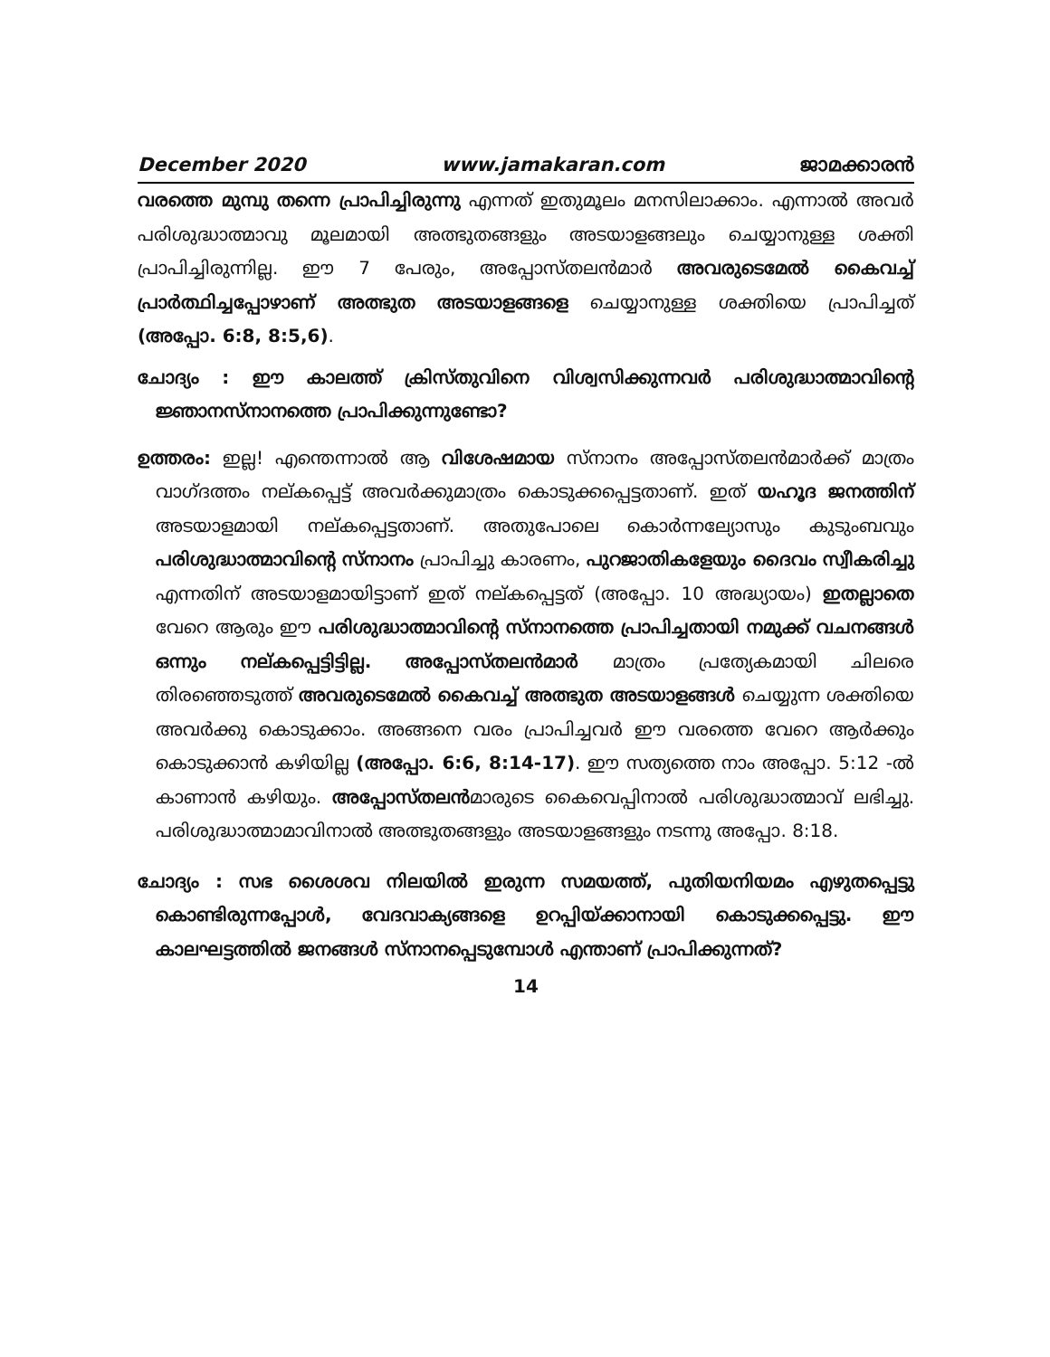December 2020 www.jamakaran.com ജാമക്കാരൻ
വരത്തെ മുമ്പു തന്നെ പ്രാപിച്ചിരുന്നു എന്നത് ഇതുമൂലം മനസിലാക്കാം. എന്നാൽ അവർ പരിശുദ്ധാത്മാവു മൂലമായി അത്ഭുതങ്ങളും അടയാളങ്ങലും ചെയ്യാനുള്ള ശക്തി പ്രാപിച്ചിരുന്നില്ല. ഈ 7 പേരും, അപ്പോസ്തലൻമാർ അവരുടെമേൽ കൈവച്ച് പ്രാർത്ഥിച്ചപ്പോഴാണ് അത്ഭുത അടയാളങ്ങളെ ചെയ്യാനുള്ള ശക്തിയെ പ്രാപിച്ചത് (അപ്പോ. 6:8, 8:5,6).
ചോദ്യം : ഈ കാലത്ത് ക്രിസ്തുവിനെ വിശ്വസിക്കുന്നവർ പരിശുദ്ധാത്മാവിന്റെ ജ്ഞാനസ്നാനത്തെ പ്രാപിക്കുന്നുണ്ടോ?
ഉത്തരം: ഇല്ല! എന്തെന്നാൽ ആ വിശേഷമായ സ്നാനം അപ്പോസ്തലൻമാർക്ക് മാത്രം വാഗ്ദത്തം നല്കപ്പെട്ട് അവർക്കുമാത്രം കൊടുക്കപ്പെട്ടതാണ്. ഇത് യഹൂദ ജനത്തിന് അടയാളമായി നല്കപ്പെട്ടതാണ്. അതുപോലെ കൊർന്നല്യോസും കുടുംബവും പരിശുദ്ധാത്മാവിന്റെ സ്നാനം പ്രാപിച്ചു കാരണം, പുറജാതികളേയും ദൈവം സ്വീകരിച്ചു എന്നതിന് അടയാളമായിട്ടാണ് ഇത് നല്കപ്പെട്ടത് (അപ്പോ. 10 അദ്ധ്യായം) ഇതല്ലാതെ വേറെ ആരും ഈ പരിശുദ്ധാത്മാവിന്റെ സ്നാനത്തെ പ്രാപിച്ചതായി നമുക്ക് വചനങ്ങൾ ഒന്നും നല്കപ്പെട്ടിട്ടില്ല. അപ്പോസ്തലൻമാർ മാത്രം പ്രത്യേകമായി ചിലരെ തിരഞ്ഞെടുത്ത് അവരുടെമേൽ കൈവച്ച് അത്ഭുത അടയാളങ്ങൾ ചെയ്യുന്ന ശക്തിയെ അവർക്കു കൊടുക്കാം. അങ്ങനെ വരം പ്രാപിച്ചവർ ഈ വരത്തെ വേറെ ആർക്കും കൊടുക്കാൻ കഴിയില്ല (അപ്പോ. 6:6, 8:14-17). ഈ സത്യത്തെ നാം അപ്പോ. 5:12 -ൽ കാണാൻ കഴിയും. അപ്പോസ്തലൻമാരുടെ കൈവെപ്പിനാൽ പരിശുദ്ധാത്മാവ് ലഭിച്ചു. പരിശുദ്ധാത്മാമാവിനാൽ അത്ഭുതങ്ങളും അടയാളങ്ങളും നടന്നു അപ്പോ. 8:18.
ചോദ്യം : സഭ ശൈശവ നിലയിൽ ഇരുന്ന സമയത്ത്, പുതിയനിയമം എഴുതപ്പെട്ടു കൊണ്ടിരുന്നപ്പോൾ, വേദവാക്യങ്ങളെ ഉറപ്പിയ്ക്കാനായി കൊടുക്കപ്പെട്ടു. ഈ കാലഘട്ടത്തിൽ ജനങ്ങൾ സ്നാനപ്പെടുമ്പോൾ എന്താണ് പ്രാപിക്കുന്നത്?
14